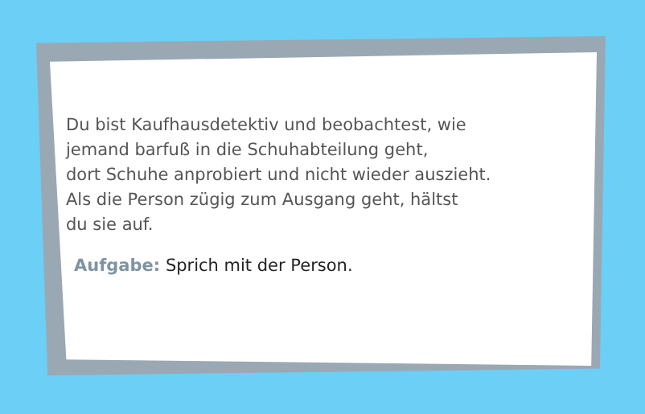Du bist Kaufhausdetektiv und beobachtest, wie
jemand barfuß in die Schuhabteilung geht,
dort Schuhe anprobiert und nicht wieder auszieht.
Als die Person zügig zum Ausgang geht, hältst
du sie auf.
Aufgabe: Sprich mit der Person.